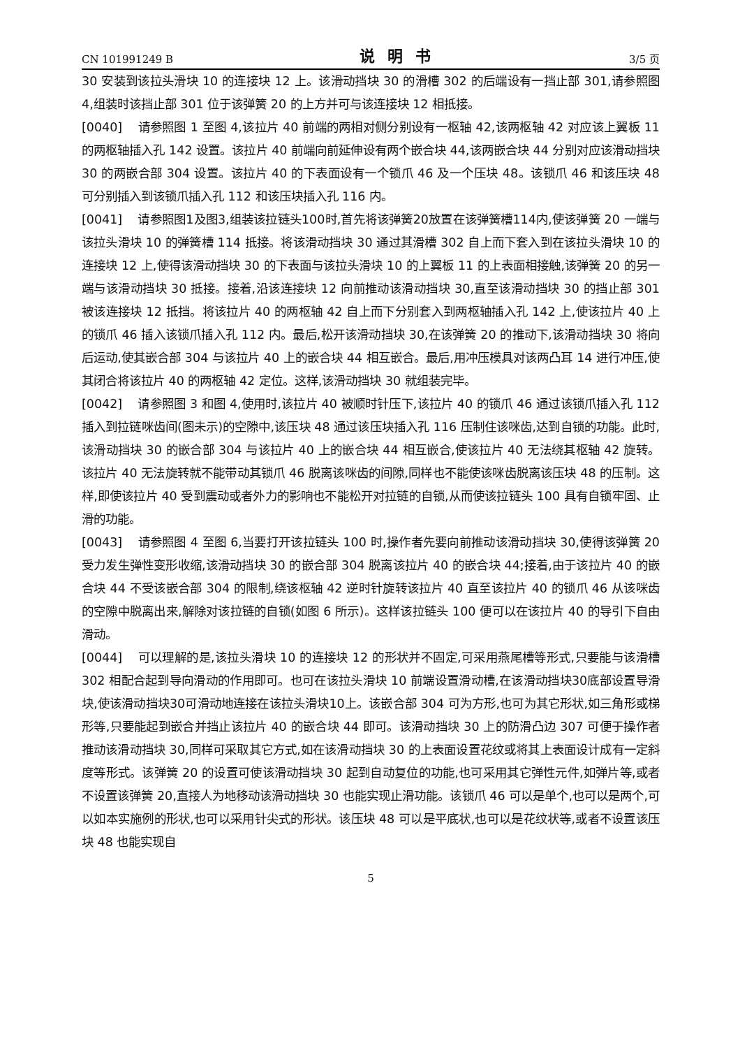CN 101991249 B 说明书 3/5 页
30 安装到该拉头滑块 10 的连接块 12 上。该滑动挡块 30 的滑槽 302 的后端设有一挡止部 301,请参照图 4,组装时该挡止部 301 位于该弹簧 20 的上方并可与该连接块 12 相抵接。
[0040] 请参照图 1 至图 4,该拉片 40 前端的两相对侧分别设有一枢轴 42,该两枢轴 42 对应该上翼板 11 的两枢轴插入孔 142 设置。该拉片 40 前端向前延伸设有两个嵌合块 44,该两嵌合块 44 分别对应该滑动挡块 30 的两嵌合部 304 设置。该拉片 40 的下表面设有一个锁爪 46 及一个压块 48。该锁爪 46 和该压块 48 可分别插入到该锁爪插入孔 112 和该压块插入孔 116 内。
[0041] 请参照图1及图3,组装该拉链头100时,首先将该弹簧20放置在该弹簧槽114内,使该弹簧 20 一端与该拉头滑块 10 的弹簧槽 114 抵接。将该滑动挡块 30 通过其滑槽 302 自上而下套入到在该拉头滑块 10 的连接块 12 上,使得该滑动挡块 30 的下表面与该拉头滑块 10 的上翼板 11 的上表面相接触,该弹簧 20 的另一端与该滑动挡块 30 抵接。接着,沿该连接块 12 向前推动该滑动挡块 30,直至该滑动挡块 30 的挡止部 301 被该连接块 12 抵挡。将该拉片 40 的两枢轴 42 自上而下分别套入到两枢轴插入孔 142 上,使该拉片 40 上的锁爪 46 插入该锁爪插入孔 112 内。最后,松开该滑动挡块 30,在该弹簧 20 的推动下,该滑动挡块 30 将向后运动,使其嵌合部 304 与该拉片 40 上的嵌合块 44 相互嵌合。最后,用冲压模具对该两凸耳 14 进行冲压,使其闭合将该拉片 40 的两枢轴 42 定位。这样,该滑动挡块 30 就组装完毕。
[0042] 请参照图 3 和图 4,使用时,该拉片 40 被顺时针压下,该拉片 40 的锁爪 46 通过该锁爪插入孔 112 插入到拉链咪齿间(图未示)的空隙中,该压块 48 通过该压块插入孔 116 压制住该咪齿,达到自锁的功能。此时,该滑动挡块 30 的嵌合部 304 与该拉片 40 上的嵌合块 44 相互嵌合,使该拉片 40 无法绕其枢轴 42 旋转。该拉片 40 无法旋转就不能带动其锁爪 46 脱离该咪齿的间隙,同样也不能使该咪齿脱离该压块 48 的压制。这样,即使该拉片 40 受到震动或者外力的影响也不能松开对拉链的自锁,从而使该拉链头 100 具有自锁牢固、止滑的功能。
[0043] 请参照图 4 至图 6,当要打开该拉链头 100 时,操作者先要向前推动该滑动挡块 30,使得该弹簧 20 受力发生弹性变形收缩,该滑动挡块 30 的嵌合部 304 脱离该拉片 40 的嵌合块 44;接着,由于该拉片 40 的嵌合块 44 不受该嵌合部 304 的限制,绕该枢轴 42 逆时针旋转该拉片 40 直至该拉片 40 的锁爪 46 从该咪齿的空隙中脱离出来,解除对该拉链的自锁(如图 6 所示)。这样该拉链头 100 便可以在该拉片 40 的导引下自由滑动。
[0044] 可以理解的是,该拉头滑块 10 的连接块 12 的形状并不固定,可采用燕尾槽等形式,只要能与该滑槽 302 相配合起到导向滑动的作用即可。也可在该拉头滑块 10 前端设置滑动槽,在该滑动挡块30底部设置导滑块,使该滑动挡块30可滑动地连接在该拉头滑块10上。该嵌合部 304 可为方形,也可为其它形状,如三角形或梯形等,只要能起到嵌合并挡止该拉片 40 的嵌合块 44 即可。该滑动挡块 30 上的防滑凸边 307 可便于操作者推动该滑动挡块 30,同样可采取其它方式,如在该滑动挡块 30 的上表面设置花纹或将其上表面设计成有一定斜度等形式。该弹簧 20 的设置可使该滑动挡块 30 起到自动复位的功能,也可采用其它弹性元件,如弹片等,或者不设置该弹簧 20,直接人为地移动该滑动挡块 30 也能实现止滑功能。该锁爪 46 可以是单个,也可以是两个,可以如本实施例的形状,也可以采用针尖式的形状。该压块 48 可以是平底状,也可以是花纹状等,或者不设置该压块 48 也能实现自
5